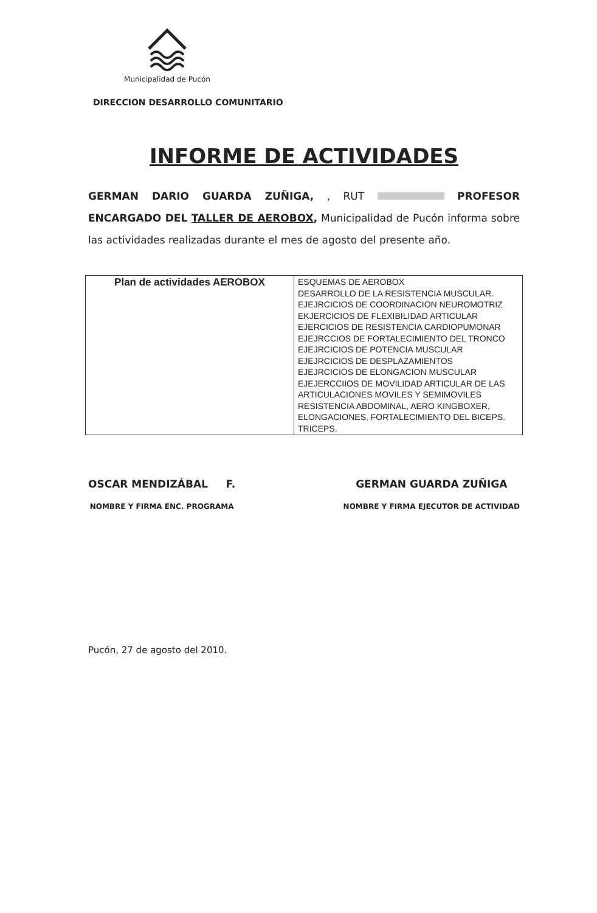Municipalidad de Pucón
DIRECCION DESARROLLO COMUNITARIO
INFORME DE ACTIVIDADES
GERMAN DARIO GUARDA ZUÑIGA, , RUT PROFESOR ENCARGADO DEL TALLER DE AEROBOX, Municipalidad de Pucón informa sobre las actividades realizadas durante el mes de agosto del presente año.
| Plan de actividades AEROBOX | ESQUEMAS DE AEROBOX DESARROLLO DE LA RESISTENCIA MUSCULAR. EJEJRCICIOS DE COORDINACION NEUROMOTRIZ EKJERCICIOS DE FLEXIBILIDAD ARTICULAR EJERCICIOS DE RESISTENCIA CARDIOPUMONAR EJEJRCCIOS DE FORTALECIMIENTO DEL TRONCO EJEJRCICIOS DE POTENCIA MUSCULAR EJEJRCICIOS DE DESPLAZAMIENTOS EJEJRCICIOS DE ELONGACION MUSCULAR EJEJERCCIIOS DE MOVILIDAD ARTICULAR DE LAS ARTICULACIONES MOVILES Y SEMIMOVILES RESISTENCIA ABDOMINAL, AERO KINGBOXER, ELONGACIONES, FORTALECIMIENTO DEL BICEPS. TRICEPS. |
OSCAR MENDIZÁBAL F.
NOMBRE Y FIRMA ENC. PROGRAMA
GERMAN GUARDA ZUÑIGA
NOMBRE Y FIRMA EJECUTOR DE ACTIVIDAD
Pucón, 27 de agosto del 2010.